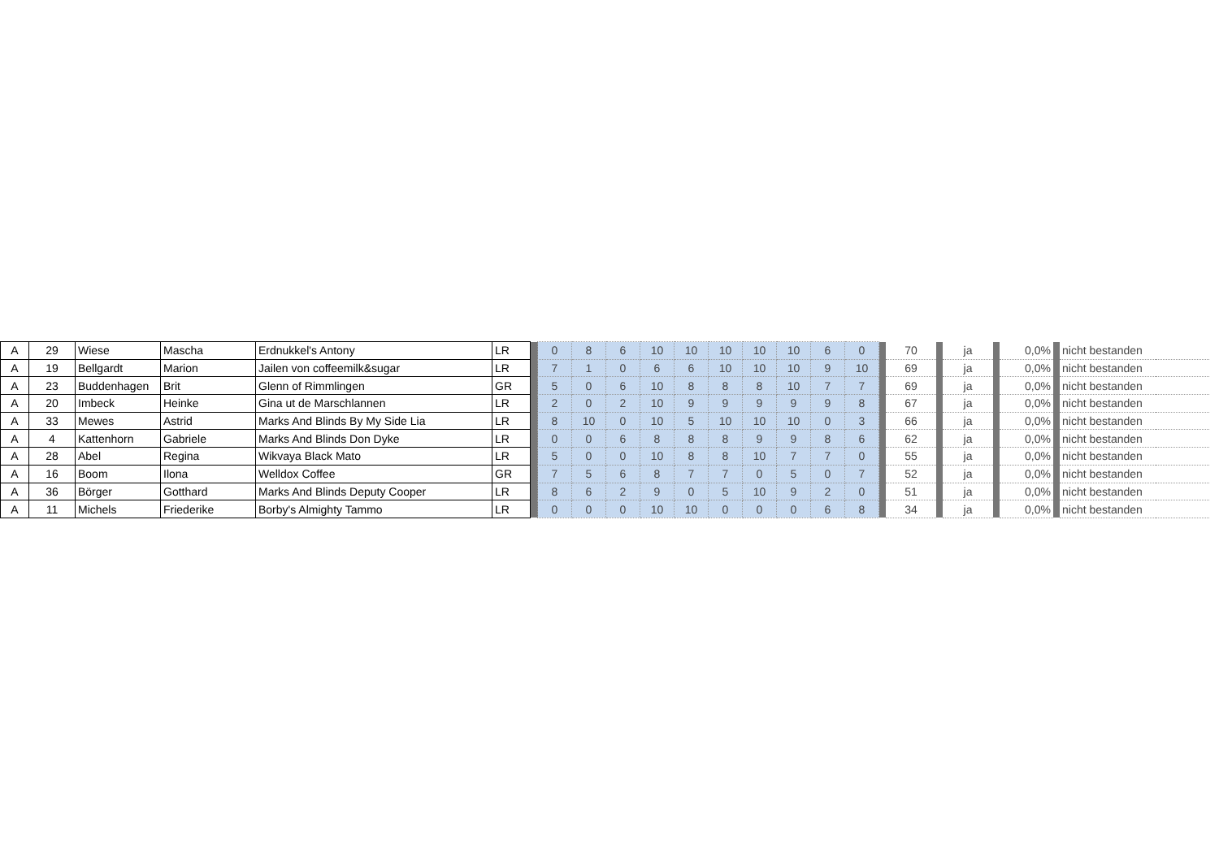| A | 29 | Wiese | Mascha | Erdnukkel's Antony | LR | | 0 | 8 | 6 | 10 | 10 | 10 | 10 | 10 | 6 | 0 | | 70 | | ja | | 0,0% | | nicht bestanden | |
| A | 19 | Bellgardt | Marion | Jailen von coffeemilk&sugar | LR | | 7 | 1 | 0 | 6 | 6 | 10 | 10 | 10 | 9 | 10 | | 69 | | ja | | 0,0% | | nicht bestanden | |
| A | 23 | Buddenhagen | Brit | Glenn of Rimmlingen | GR | | 5 | 0 | 6 | 10 | 8 | 8 | 8 | 10 | 7 | 7 | | 69 | | ja | | 0,0% | | nicht bestanden | |
| A | 20 | Imbeck | Heinke | Gina ut de Marschlannen | LR | | 2 | 0 | 2 | 10 | 9 | 9 | 9 | 9 | 9 | 8 | | 67 | | ja | | 0,0% | | nicht bestanden | |
| A | 33 | Mewes | Astrid | Marks And Blinds By My Side Lia | LR | | 8 | 10 | 0 | 10 | 5 | 10 | 10 | 10 | 0 | 3 | | 66 | | ja | | 0,0% | | nicht bestanden | |
| A | 4 | Kattenhorn | Gabriele | Marks And Blinds Don Dyke | LR | | 0 | 0 | 6 | 8 | 8 | 8 | 9 | 9 | 8 | 6 | | 62 | | ja | | 0,0% | | nicht bestanden | |
| A | 28 | Abel | Regina | Wikvaya Black Mato | LR | | 5 | 0 | 0 | 10 | 8 | 8 | 10 | 7 | 7 | 0 | | 55 | | ja | | 0,0% | | nicht bestanden | |
| A | 16 | Boom | Ilona | Welldox Coffee | GR | | 7 | 5 | 6 | 8 | 7 | 7 | 0 | 5 | 0 | 7 | | 52 | | ja | | 0,0% | | nicht bestanden | |
| A | 36 | Börger | Gotthard | Marks And Blinds Deputy Cooper | LR | | 8 | 6 | 2 | 9 | 0 | 5 | 10 | 9 | 2 | 0 | | 51 | | ja | | 0,0% | | nicht bestanden | |
| A | 11 | Michels | Friederike | Borby's Almighty Tammo | LR | | 0 | 0 | 0 | 10 | 10 | 0 | 0 | 0 | 6 | 8 | | 34 | | ja | | 0,0% | | nicht bestanden | |